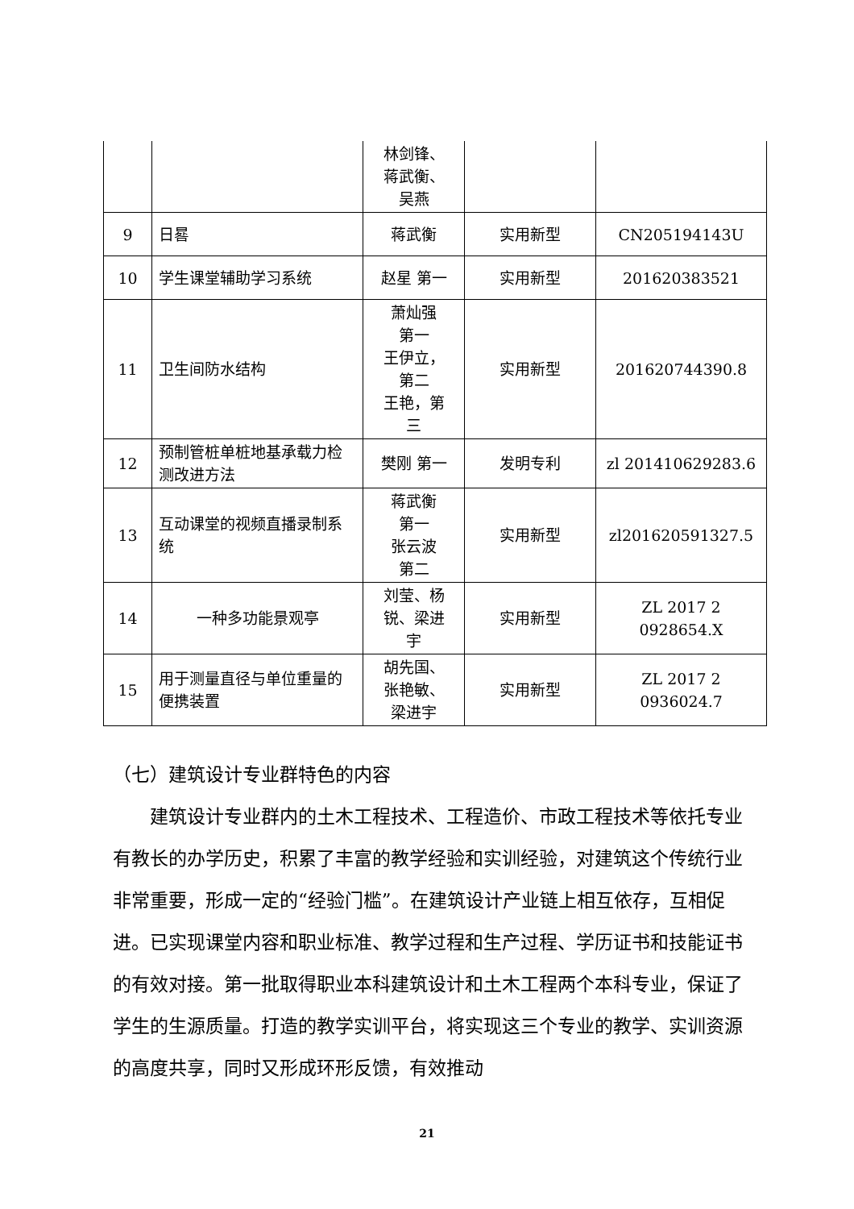| | | 林剑锋、 蒋武衡、 吴燕 | | |
| 9 | 日晷 | 蒋武衡 | 实用新型 | CN205194143U |
| 10 | 学生课堂辅助学习系统 | 赵星 第一 | 实用新型 | 201620383521 |
| 11 | 卫生间防水结构 | 萧灿强 第一 王伊立， 第二 王艳，第 三 | 实用新型 | 201620744390.8 |
| 12 | 预制管桩单桩地基承载力检测改进方法 | 樊刚 第一 | 发明专利 | zl 201410629283.6 |
| 13 | 互动课堂的视频直播录制系统 | 蒋武衡 第一 张云波 第二 | 实用新型 | zl201620591327.5 |
| 14 | 一种多功能景观亭 | 刘莹、杨 锐、梁进 宇 | 实用新型 | ZL 2017 2 0928654.X |
| 15 | 用于测量直径与单位重量的便携装置 | 胡先国、 张艳敏、 梁进宇 | 实用新型 | ZL 2017 2 0936024.7 |
（七）建筑设计专业群特色的内容
建筑设计专业群内的土木工程技术、工程造价、市政工程技术等依托专业有教长的办学历史，积累了丰富的教学经验和实训经验，对建筑这个传统行业非常重要，形成一定的“经验门槛”。在建筑设计产业链上相互依存，互相促进。已实现课堂内容和职业标准、教学过程和生产过程、学历证书和技能证书的有效对接。第一批取得职业本科建筑设计和土木工程两个本科专业，保证了学生的生源质量。打造的教学实训平台，将实现这三个专业的教学、实训资源的高度共享，同时又形成环形反馈，有效推动
21